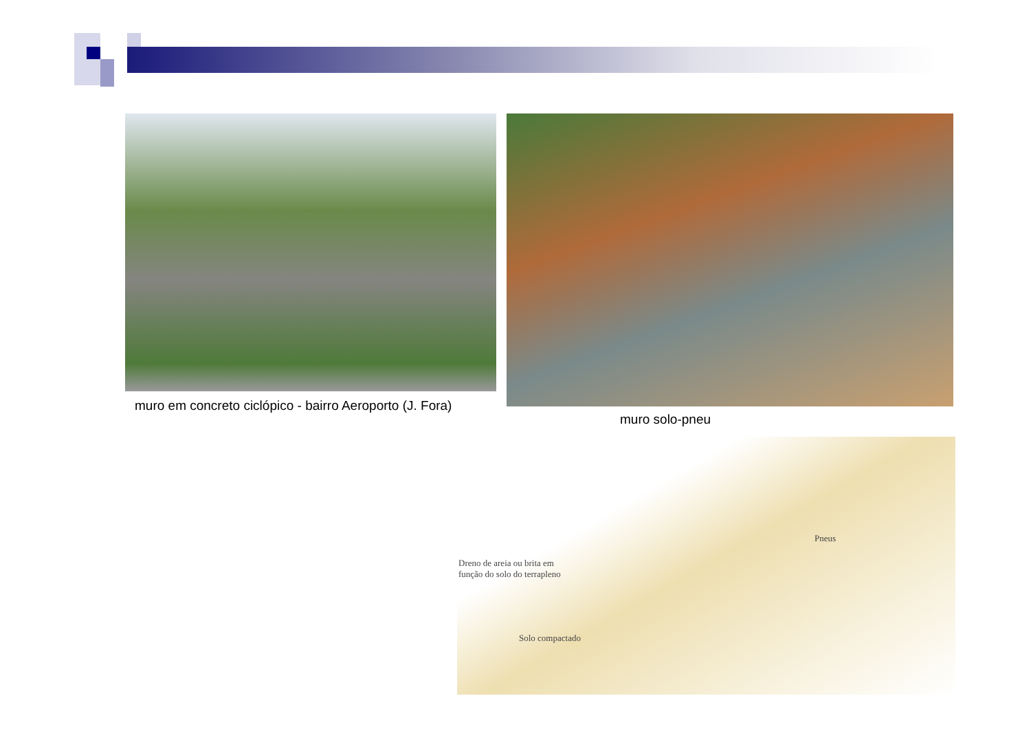muro em concreto ciclópico - bairro Aeroporto (J. Fora)
muro solo-pneu
Pneus
Dreno de areia ou brita em função do solo do terrapleno
Solo compactado